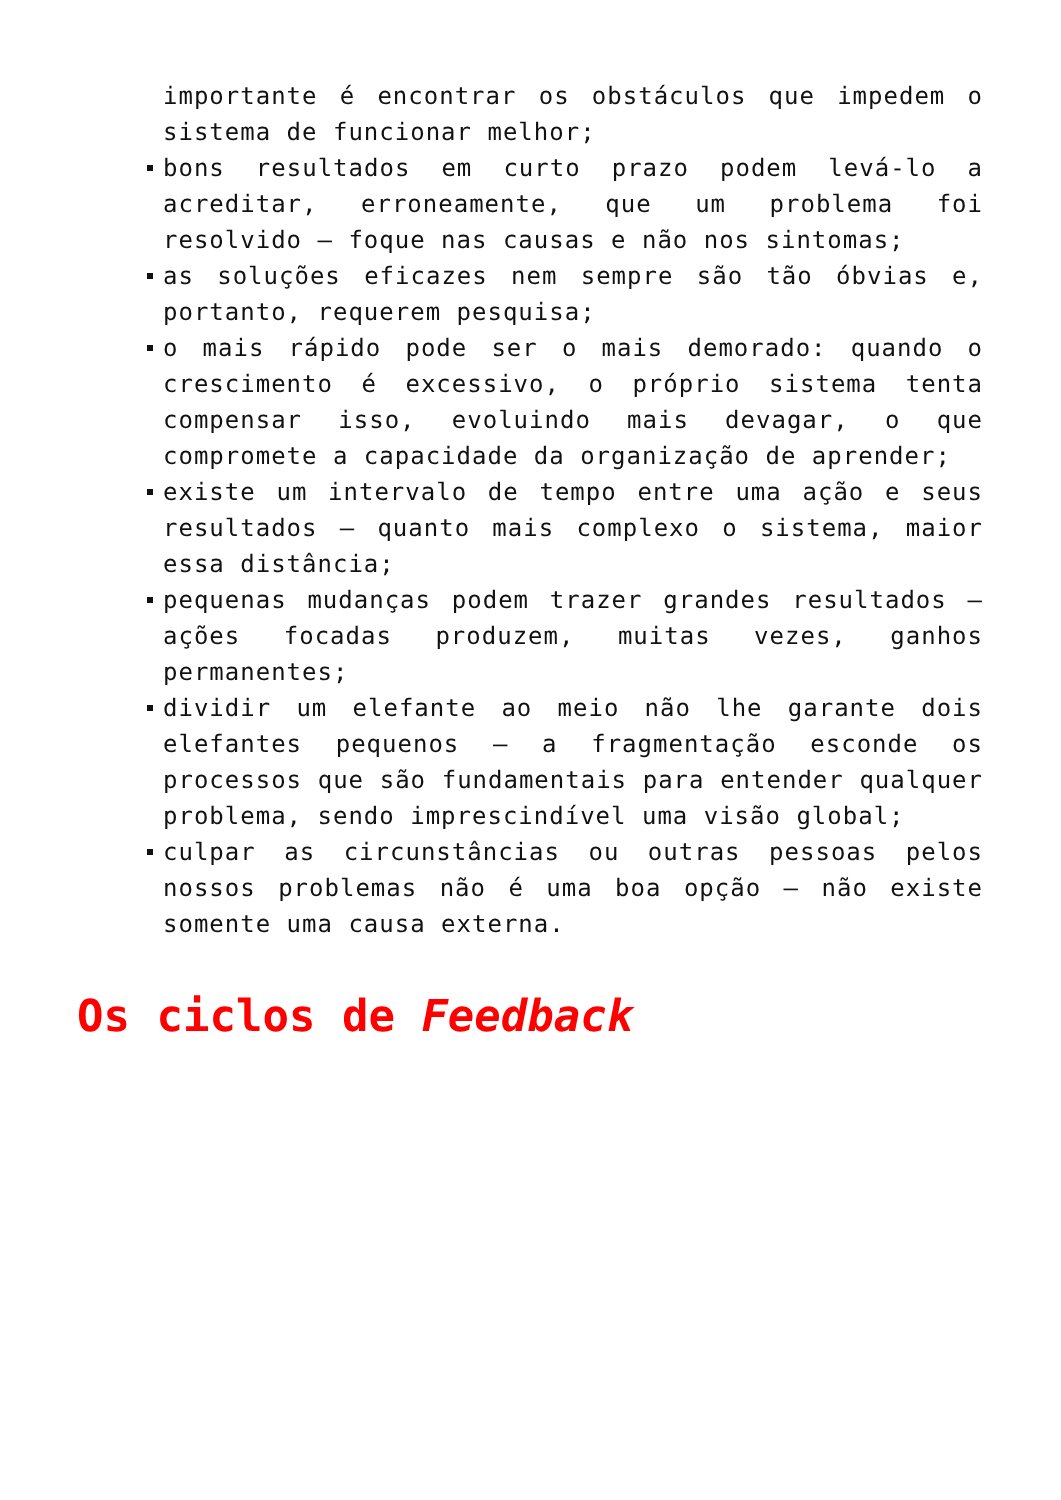importante é encontrar os obstáculos que impedem o sistema de funcionar melhor;
bons resultados em curto prazo podem levá-lo a acreditar, erroneamente, que um problema foi resolvido – foque nas causas e não nos sintomas;
as soluções eficazes nem sempre são tão óbvias e, portanto, requerem pesquisa;
o mais rápido pode ser o mais demorado: quando o crescimento é excessivo, o próprio sistema tenta compensar isso, evoluindo mais devagar, o que compromete a capacidade da organização de aprender;
existe um intervalo de tempo entre uma ação e seus resultados – quanto mais complexo o sistema, maior essa distância;
pequenas mudanças podem trazer grandes resultados – ações focadas produzem, muitas vezes, ganhos permanentes;
dividir um elefante ao meio não lhe garante dois elefantes pequenos – a fragmentação esconde os processos que são fundamentais para entender qualquer problema, sendo imprescindível uma visão global;
culpar as circunstâncias ou outras pessoas pelos nossos problemas não é uma boa opção – não existe somente uma causa externa.
Os ciclos de Feedback